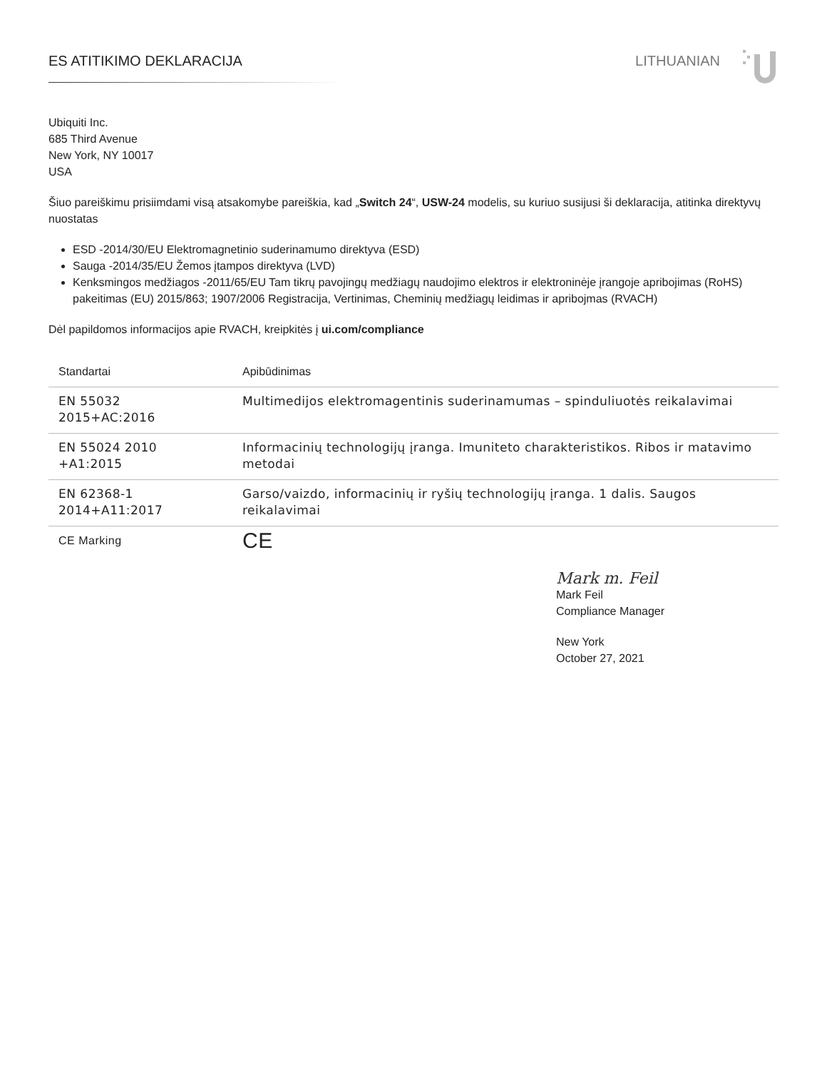ES ATITIKIMO DEKLARACIJA LITHUANIAN
Ubiquiti Inc.
685 Third Avenue
New York, NY 10017
USA
Šiuo pareiškimu prisiimdami visą atsakomybe pareiškia, kad „Switch 24“, USW-24 modelis, su kuriuo susijusi ši deklaracija, atitinka direktyvų nuostatas
ESD -2014/30/EU Elektromagnetinio suderinamumo direktyva (ESD)
Sauga -2014/35/EU Žemos įtampos direktyva (LVD)
Kenksmingos medžiagos -2011/65/EU Tam tikrų pavojingų medžiagų naudojimo elektros ir elektroninėje įrangoje apribojimas (RoHS) pakeitimas (EU) 2015/863; 1907/2006 Registracija, Vertinimas, Cheminių medžiagų leidimas ir apribojmas (RVACH)
Dėl papildomos informacijos apie RVACH, kreipkitės į ui.com/compliance
| Standartai | Apibūdinimas |
| --- | --- |
| EN 55032 2015+AC:2016 | Multimedijos elektromagentinis suderinamumas – spinduliuotės reikalavimai |
| EN 55024 2010 +A1:2015 | Informacinių technologijų įranga. Imuniteto charakteristikos. Ribos ir matavimo metodai |
| EN 62368-1 2014+A11:2017 | Garso/vaizdo, informacinių ir ryšių technologijų įranga. 1 dalis. Saugos reikalavimai |
| CE Marking | CE |
Mark m. Feil
Mark Feil
Compliance Manager
New York
October 27, 2021